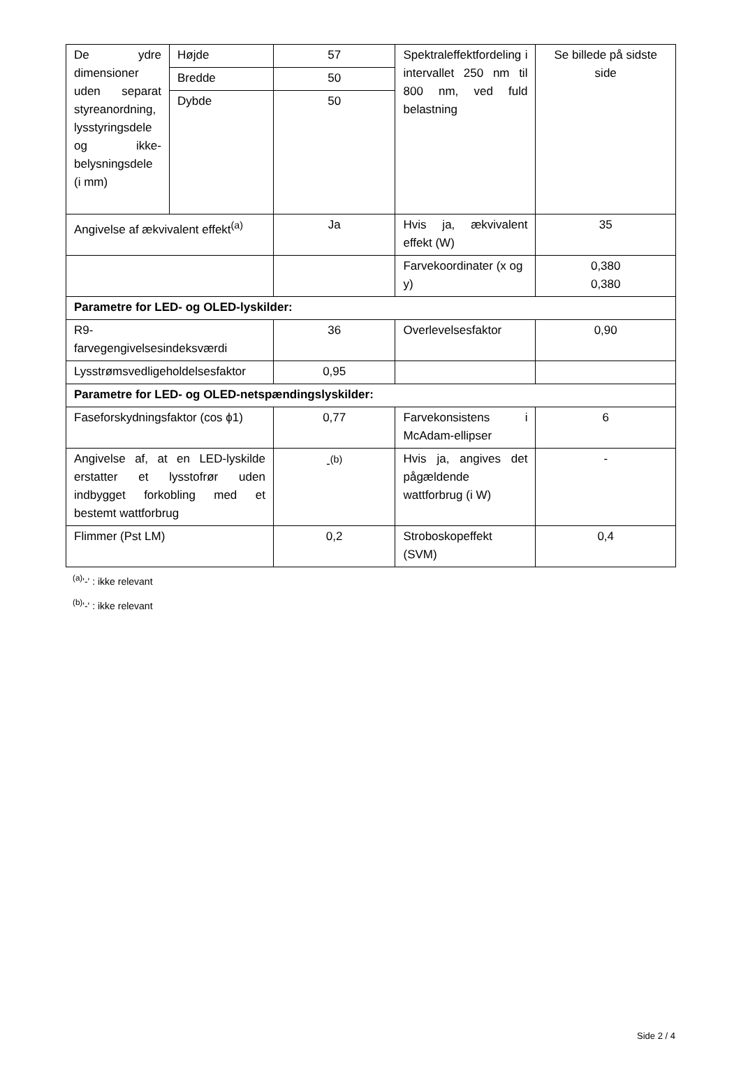| De ydre dimensioner uden separat styreanordning, lysstyringsdele og ikke-belysningsdele (i mm) | Højde | 57 | Spektraleffektfordeling i intervallet 250 nm til 800 nm, ved fuld belastning | Se billede på sidste side |
| | Bredde | 50 | | |
| | Dybde | 50 | | |
| Angivelse af ækvivalent effekt<sup>(a)</sup> | | Ja | Hvis ja, ækvivalent effekt (W) | 35 |
| | | | Farvekoordinater (x og y) | 0,380 0,380 |
| Parametre for LED- og OLED-lyskilder: | | | | |
| R9- farvegengivelsesindeksværdi | | 36 | Overlevelsesfaktor | 0,90 |
| Lysstrømsvedligeholdelsesfaktor | | 0,95 | | |
| Parametre for LED- og OLED-netspændingslyskilder: | | | | |
| Faseforskydningsfaktor (cos ϕ1) | | 0,77 | Farvekonsistens i McAdam-ellipser | 6 |
| Angivelse af, at en LED-lyskilde erstatter et lysstofrør uden indbygget forkobling med et bestemt wattforbrug | | -<sup>(b)</sup> | Hvis ja, angives det pågældende wattforbrug (i W) | - |
| Flimmer (Pst LM) | | 0,2 | Stroboskopeffekt (SVM) | 0,4 |
<sup>(a)</sup> '-' : ikke relevant
<sup>(b)</sup> '-' : ikke relevant
Side 2 / 4